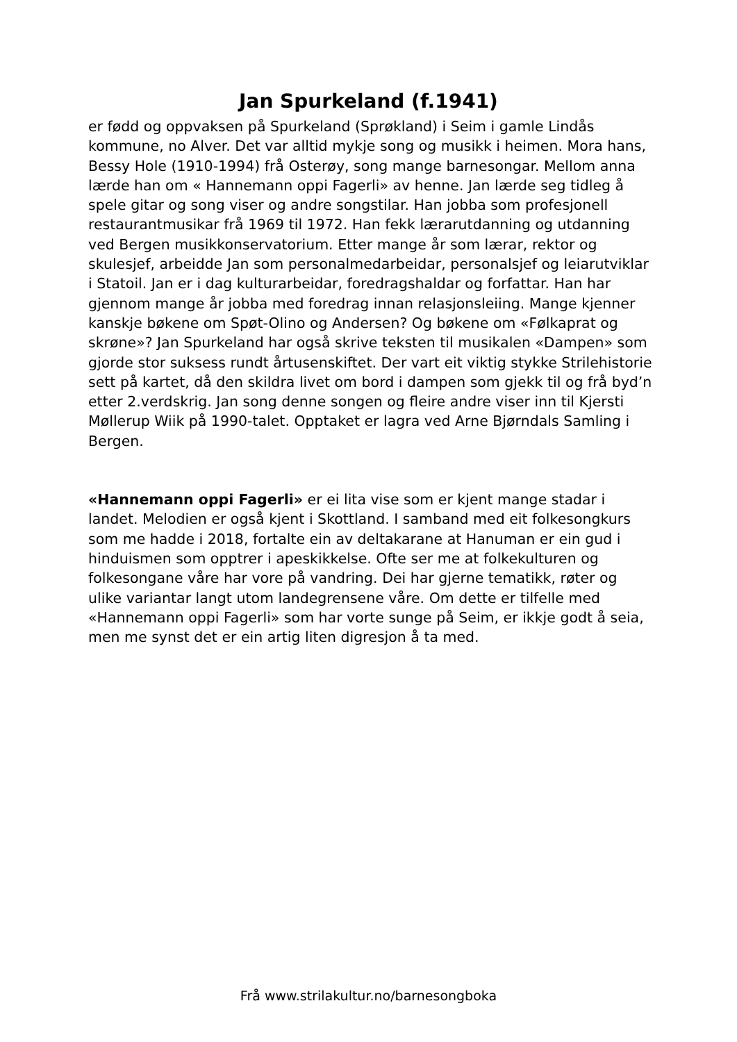Jan Spurkeland (f.1941)
er fødd og oppvaksen på Spurkeland (Sprøkland) i Seim i gamle Lindås kommune, no Alver. Det var alltid mykje song og musikk i heimen. Mora hans, Bessy Hole (1910-1994) frå Osterøy, song mange barnesongar. Mellom anna lærde han om « Hannemann oppi Fagerli» av henne. Jan lærde seg tidleg å spele gitar og song viser og andre songstilar. Han jobba som profesjonell restaurantmusikar frå 1969 til 1972. Han fekk lærarutdanning og utdanning ved Bergen musikkonservatorium. Etter mange år som lærar, rektor og skulesjef, arbeidde Jan som personalmedarbeidar, personalsjef og leiarutviklar i Statoil. Jan er i dag kulturarbeidar, foredragshaldar og forfattar. Han har gjennom mange år jobba med foredrag innan relasjonsleiing. Mange kjenner kanskje bøkene om Spøt-Olino og Andersen? Og bøkene om «Følkaprat og skrøne»? Jan Spurkeland har også skrive teksten til musikalen «Dampen» som gjorde stor suksess rundt årtusenskiftet. Der vart eit viktig stykke Strilehistorie sett på kartet, då den skildra livet om bord i dampen som gjekk til og frå byd’n etter 2.verdskrig. Jan song denne songen og fleire andre viser inn til Kjersti Møllerup Wiik på 1990-talet. Opptaket er lagra ved Arne Bjørndals Samling i Bergen.
«Hannemann oppi Fagerli» er ei lita vise som er kjent mange stadar i landet. Melodien er også kjent i Skottland. I samband med eit folkesongkurs som me hadde i 2018, fortalte ein av deltakarane at Hanuman er ein gud i hinduismen som opptrer i apeskikkelse. Ofte ser me at folkekulturen og folkesongane våre har vore på vandring. Dei har gjerne tematikk, røter og ulike variantar langt utom landegrensene våre. Om dette er tilfelle med «Hannemann oppi Fagerli» som har vorte sunge på Seim, er ikkje godt å seia, men me synst det er ein artig liten digresjon å ta med.
Frå www.strilakultur.no/barnesongboka